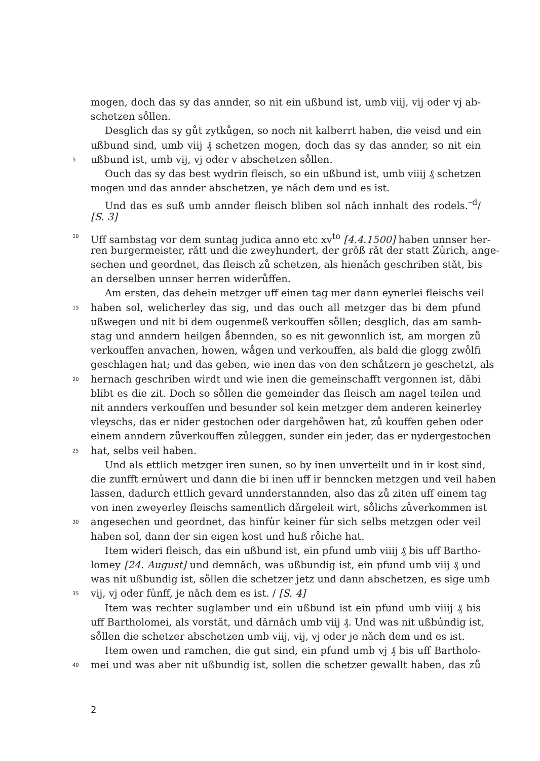mogen, doch das sy das annder, so nit ein ußbund ist, umb viij, vij oder vj ab-
schetzen so̊llen.
Desglich das sy gůt zytkůgen, so noch nit kalberrt haben, die veisd und ein
ußbund sind, umb viij ₰ schetzen mogen, doch das sy das annder, so nit ein
5 ußbund ist, umb vij, vj oder v abschetzen so̊llen.
Ouch das sy das best wydrin fleisch, so ein ußbund ist, umb viiij ₰ schetzen
mogen und das annder abschetzen, ye nǎch dem und es ist.
Und das es suß umb annder fleisch bliben sol nǎch innhalt des rodels.<sup>–d</sup>/
[S. 3]
10 Uff sambstag vor dem suntag judica anno etc xv<sup>to</sup> [4.4.1500] haben unnser her-
ren burgermeister, rǎtt und die zweyhundert, der grǒß rǎt der statt Zu̓rich, ange-
sechen und geordnet, das fleisch zů schetzen, als hienǎch geschriben stǎt, bis
an derselben unnser herren widerůffen.
Am ersten, das dehein metzger uff einen tag mer dann eynerlei fleischs veil
15 haben sol, welicherley das sig, und das ouch all metzger das bi dem pfund
ußwegen und nit bi dem ougenmeß verkouffen so̊llen; desglich, das am samb-
stag und anndern heilgen ǻbennden, so es nit gewonnlich ist, am morgen zů
verkouffen anvachen, howen, wǻgen und verkouffen, als bald die glogg zwo̊lfi
geschlagen hat; und das geben, wie inen das von den schǻtzern je geschetzt, als
20 hernach geschriben wirdt und wie inen die gemeinschafft vergonnen ist, dǎbi
blibt es die zit. Doch so so̊llen die gemeinder das fleisch am nagel teilen und
nit annders verkouffen und besunder sol kein metzger dem anderen keinerley
vleyschs, das er nider gestochen oder dargeho̊wen hat, zů kouffen geben oder
einem anndern zůverkouffen zůleggen, sunder ein jeder, das er nydergestochen
25 hat, selbs veil haben.
Und als ettlich metzger iren sunen, so by inen unverteilt und in ir kost sind,
die zunfft ernu̓wert und dann die bi inen uff ir benncken metzgen und veil haben
lassen, dadurch ettlich gevard unnderstannden, also das zů ziten uff einem tag
von inen zweyerley fleischs samentlich dǎrgeleit wirt, so̊lichs zůverkommen ist
30 angesechen und geordnet, das hinfu̓r keiner fu̓r sich selbs metzgen oder veil
haben sol, dann der sin eigen kost und huß ro̊iche hat.
Item wideri fleisch, das ein ußbund ist, ein pfund umb viiij ₰ bis uff Bartho-
lomey [24. August] und demnǎch, was ußbundig ist, ein pfund umb viij ₰ und
was nit ußbundig ist, so̊llen die schetzer jetz und dann abschetzen, es sige umb
35 vij, vj oder fu̓nff, je nǎch dem es ist. / [S. 4]
Item was rechter suglamber und ein ußbund ist ein pfund umb viiij ₰ bis
uff Bartholomei, als vorstǎt, und dǎrnǎch umb viij ₰. Und was nit ußbu̓ndig ist,
so̊llen die schetzer abschetzen umb viij, vij, vj oder je nǎch dem und es ist.
Item owen und ramchen, die gut sind, ein pfund umb vj ₰ bis uff Bartholo-
40 mei und was aber nit ußbundig ist, sollen die schetzer gewallt haben, das zů
2